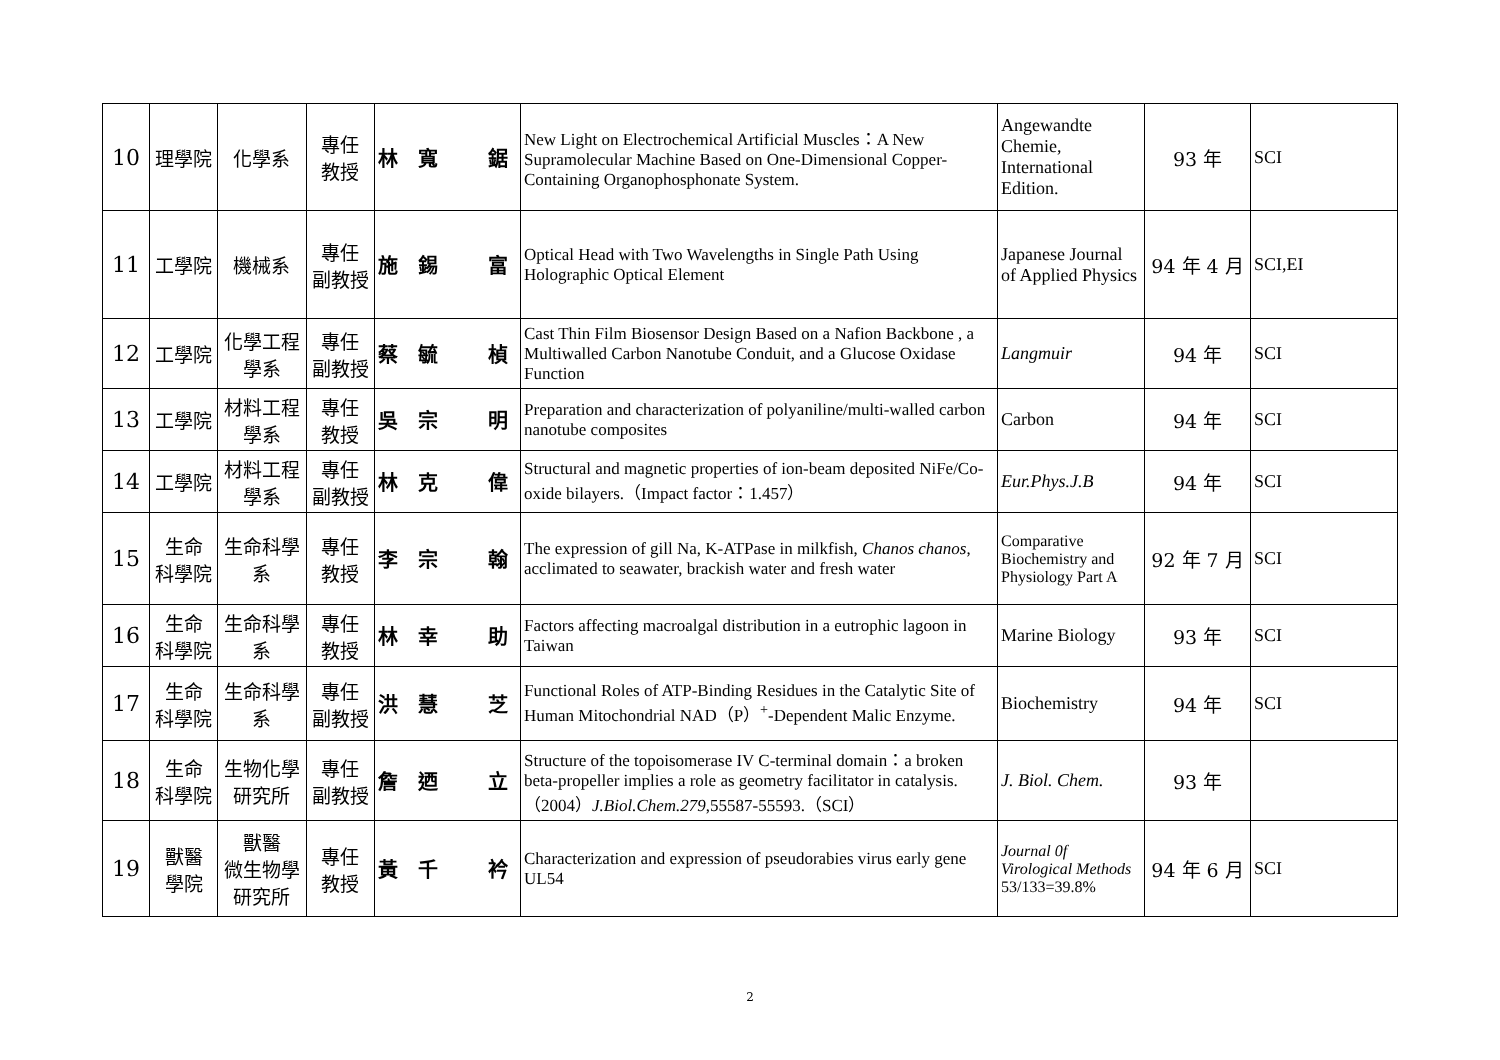| 10 | 理學院 | 化學系 | 專任 教授 | 林 寬 鋸 | New Light on Electrochemical Artificial Muscles：A New Supramolecular Machine Based on One-Dimensional Copper-Containing Organophosphonate System. | Angewandte Chemie, International Edition. | 93 年 | SCI |
| 11 | 工學院 | 機械系 | 專任 副教授 | 施 錫 富 | Optical Head with Two Wavelengths in Single Path Using Holographic Optical Element | Japanese Journal of Applied Physics | 94 年 4 月 | SCI,EI |
| 12 | 工學院 | 化學工程 學系 | 專任 副教授 | 蔡 毓 楨 | Cast Thin Film Biosensor Design Based on a Nafion Backbone , a Multiwalled Carbon Nanotube Conduit, and a Glucose Oxidase Function | Langmuir | 94 年 | SCI |
| 13 | 工學院 | 材料工程 學系 | 專任 教授 | 吳 宗 明 | Preparation and characterization of polyaniline/multi-walled carbon nanotube composites | Carbon | 94 年 | SCI |
| 14 | 工學院 | 材料工程 學系 | 專任 副教授 | 林 克 偉 | Structural and magnetic properties of ion-beam deposited NiFe/Co-oxide bilayers.（Impact factor：1.457） | Eur.Phys.J.B | 94 年 | SCI |
| 15 | 生命 科學院 | 生命科學 系 | 專任 教授 | 李 宗 翰 | The expression of gill Na, K-ATPase in milkfish, Chanos chanos , acclimated to seawater, brackish water and fresh water | Comparative Biochemistry and Physiology Part A | 92 年 7 月 | SCI |
| 16 | 生命 科學院 | 生命科學 系 | 專任 教授 | 林 幸 助 | Factors affecting macroalgal distribution in a eutrophic lagoon in Taiwan | Marine Biology | 93 年 | SCI |
| 17 | 生命 科學院 | 生命科學 系 | 專任 副教授 | 洪 慧 芝 | Functional Roles of ATP-Binding Residues in the Catalytic Site of Human Mitochondrial NAD（P）<sup>+</sup>-Dependent Malic Enzyme. | Biochemistry | 94 年 | SCI |
| 18 | 生命 科學院 | 生物化學 研究所 | 專任 副教授 | 詹 迺 立 | Structure of the topoisomerase IV C-terminal domain：a broken beta-propeller implies a role as geometry facilitator in catalysis.（2004） J.Biol.Chem.279 ,55587-55593.（SCI） | J. Biol. Chem. | 93 年 | |
| 19 | 獸醫 學院 | 獸醫 微生物學 研究所 | 專任 教授 | 黃 千 衿 | Characterization and expression of pseudorabies virus early gene UL54 | Journal 0f Virological Methods 53/133=39.8% | 94 年 6 月 | SCI |
2